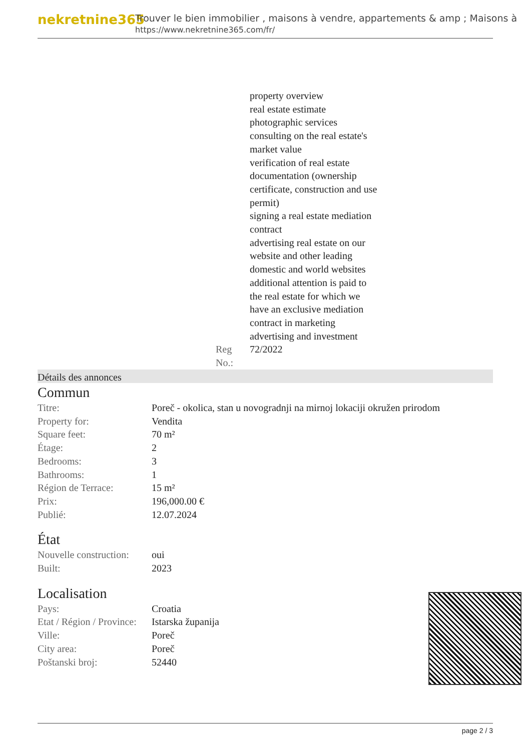nekretnine365
Trouver le bien immobilier , maisons à vendre, appartements & amp ; Maisons à
https://www.nekretnine365.com/fr/
| | | property overview real estate estimate photographic services consulting on the real estate's market value verification of real estate documentation (ownership certificate, construction and use permit) signing a real estate mediation contract advertising real estate on our website and other leading domestic and world websites additional attention is paid to the real estate for which we have an exclusive mediation contract in marketing advertising and investment |
| | Reg No.: | 72/2022 |
Détails des annonces
Commun
| Titre: | Poreč - okolica, stan u novogradnji na mirnoj lokaciji okružen prirodom |
| Property for: | Vendita |
| Square feet: | 70 m² |
| Étage: | 2 |
| Bedrooms: | 3 |
| Bathrooms: | 1 |
| Région de Terrace: | 15 m² |
| Prix: | 196,000.00 € |
| Publié: | 12.07.2024 |
État
| Nouvelle construction: | oui |
| Built: | 2023 |
Localisation
| Pays: | Croatia |
| Etat / Région / Province: | Istarska županija |
| Ville: | Poreč |
| City area: | Poreč |
| Poštanski broj: | 52440 |
page 2 / 3